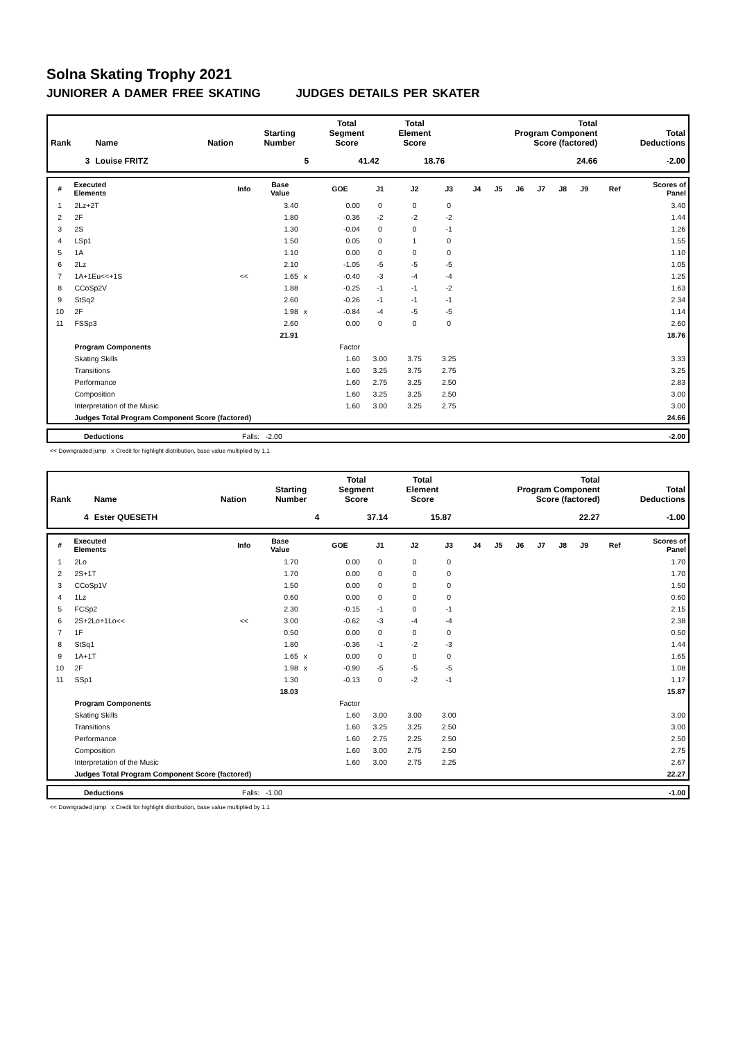Solna Skating Trophy 2021
JUNIORER A DAMER FREE SKATING JUDGES DETAILS PER SKATER
| Rank | Name | Nation | Starting Number | Total Segment Score | Total Element Score | Total Program Component Score (factored) | Total Deductions |
| --- | --- | --- | --- | --- | --- | --- | --- |
| 3 | Louise FRITZ | | 5 | 41.42 | 18.76 | 24.66 | -2.00 |
| # | Executed Elements | Info | Base Value | | GOE | J1 | J2 | J3 | J4 | J5 | J6 | J7 | J8 | J9 | Ref | Scores of Panel |
| --- | --- | --- | --- | --- | --- | --- | --- | --- | --- | --- | --- | --- | --- | --- | --- | --- |
| 1 | 2Lz+2T | | 3.40 | | 0.00 | 0 | 0 | 0 | | | | | | | | 3.40 |
| 2 | 2F | | 1.80 | | -0.36 | -2 | -2 | -2 | | | | | | | | 1.44 |
| 3 | 2S | | 1.30 | | -0.04 | 0 | 0 | -1 | | | | | | | | 1.26 |
| 4 | LSp1 | | 1.50 | | 0.05 | 0 | 1 | 0 | | | | | | | | 1.55 |
| 5 | 1A | | 1.10 | | 0.00 | 0 | 0 | 0 | | | | | | | | 1.10 |
| 6 | 2Lz | | 2.10 | | -1.05 | -5 | -5 | -5 | | | | | | | | 1.05 |
| 7 | 1A+1Eu<<+1S | << | 1.65 | x | -0.40 | -3 | -4 | -4 | | | | | | | | 1.25 |
| 8 | CCoSp2V | | 1.88 | | -0.25 | -1 | -1 | -2 | | | | | | | | 1.63 |
| 9 | StSq2 | | 2.60 | | -0.26 | -1 | -1 | -1 | | | | | | | | 2.34 |
| 10 | 2F | | 1.98 | x | -0.84 | -4 | -5 | -5 | | | | | | | | 1.14 |
| 11 | FSSp3 | | 2.60 | | 0.00 | 0 | 0 | 0 | | | | | | | | 2.60 |
| | | | 21.91 | | | | | | | | | | | | | 18.76 |
| | Program Components | | | | Factor | | | | | | | | | | | |
| | Skating Skills | | | | 1.60 | 3.00 | 3.75 | 3.25 | | | | | | | | 3.33 |
| | Transitions | | | | 1.60 | 3.25 | 3.75 | 2.75 | | | | | | | | 3.25 |
| | Performance | | | | 1.60 | 2.75 | 3.25 | 2.50 | | | | | | | | 2.83 |
| | Composition | | | | 1.60 | 3.25 | 3.25 | 2.50 | | | | | | | | 3.00 |
| | Interpretation of the Music | | | | 1.60 | 3.00 | 3.25 | 2.75 | | | | | | | | 3.00 |
| | Judges Total Program Component Score (factored) | | | | | | | | | | | | | | | 24.66 |
| | Deductions | Falls: -2.00 | -2.00 |
<< Downgraded jump x Credit for highlight distribution, base value multiplied by 1.1
| Rank | Name | Nation | Starting Number | Total Segment Score | Total Element Score | Total Program Component Score (factored) | Total Deductions |
| --- | --- | --- | --- | --- | --- | --- | --- |
| 4 | Ester QUESETH | | 4 | 37.14 | 15.87 | 22.27 | -1.00 |
| # | Executed Elements | Info | Base Value | | GOE | J1 | J2 | J3 | J4 | J5 | J6 | J7 | J8 | J9 | Ref | Scores of Panel |
| --- | --- | --- | --- | --- | --- | --- | --- | --- | --- | --- | --- | --- | --- | --- | --- | --- |
| 1 | 2Lo | | 1.70 | | 0.00 | 0 | 0 | 0 | | | | | | | | 1.70 |
| 2 | 2S+1T | | 1.70 | | 0.00 | 0 | 0 | 0 | | | | | | | | 1.70 |
| 3 | CCoSp1V | | 1.50 | | 0.00 | 0 | 0 | 0 | | | | | | | | 1.50 |
| 4 | 1Lz | | 0.60 | | 0.00 | 0 | 0 | 0 | | | | | | | | 0.60 |
| 5 | FCSp2 | | 2.30 | | -0.15 | -1 | 0 | -1 | | | | | | | | 2.15 |
| 6 | 2S+2Lo+1Lo<< | << | 3.00 | | -0.62 | -3 | -4 | -4 | | | | | | | | 2.38 |
| 7 | 1F | | 0.50 | | 0.00 | 0 | 0 | 0 | | | | | | | | 0.50 |
| 8 | StSq1 | | 1.80 | | -0.36 | -1 | -2 | -3 | | | | | | | | 1.44 |
| 9 | 1A+1T | | 1.65 | x | 0.00 | 0 | 0 | 0 | | | | | | | | 1.65 |
| 10 | 2F | | 1.98 | x | -0.90 | -5 | -5 | -5 | | | | | | | | 1.08 |
| 11 | SSp1 | | 1.30 | | -0.13 | 0 | -2 | -1 | | | | | | | | 1.17 |
| | | | 18.03 | | | | | | | | | | | | | 15.87 |
| | Program Components | | | | Factor | | | | | | | | | | | |
| | Skating Skills | | | | 1.60 | 3.00 | 3.00 | 3.00 | | | | | | | | 3.00 |
| | Transitions | | | | 1.60 | 3.25 | 3.25 | 2.50 | | | | | | | | 3.00 |
| | Performance | | | | 1.60 | 2.75 | 2.25 | 2.50 | | | | | | | | 2.50 |
| | Composition | | | | 1.60 | 3.00 | 2.75 | 2.50 | | | | | | | | 2.75 |
| | Interpretation of the Music | | | | 1.60 | 3.00 | 2.75 | 2.25 | | | | | | | | 2.67 |
| | Judges Total Program Component Score (factored) | | | | | | | | | | | | | | | 22.27 |
| | Deductions | Falls: -1.00 | -1.00 |
<< Downgraded jump x Credit for highlight distribution, base value multiplied by 1.1